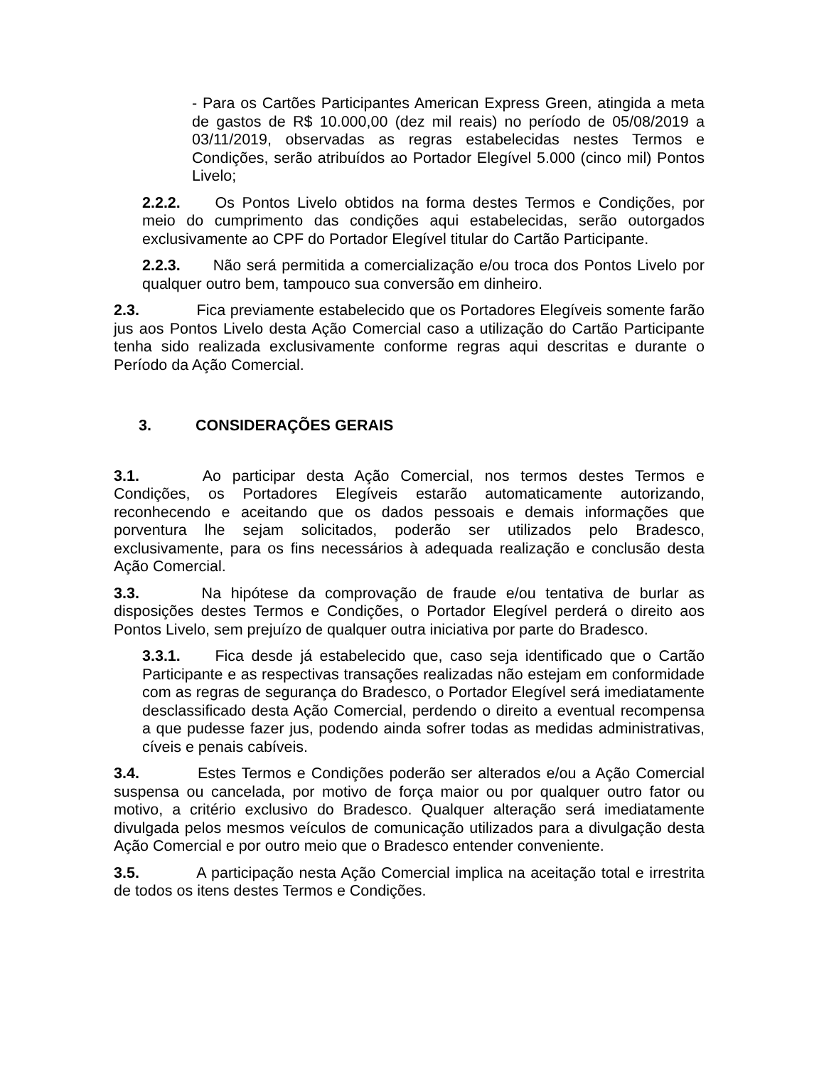- Para os Cartões Participantes American Express Green, atingida a meta de gastos de R$ 10.000,00 (dez mil reais) no período de 05/08/2019 a 03/11/2019, observadas as regras estabelecidas nestes Termos e Condições, serão atribuídos ao Portador Elegível 5.000 (cinco mil) Pontos Livelo;
2.2.2. Os Pontos Livelo obtidos na forma destes Termos e Condições, por meio do cumprimento das condições aqui estabelecidas, serão outorgados exclusivamente ao CPF do Portador Elegível titular do Cartão Participante.
2.2.3. Não será permitida a comercialização e/ou troca dos Pontos Livelo por qualquer outro bem, tampouco sua conversão em dinheiro.
2.3. Fica previamente estabelecido que os Portadores Elegíveis somente farão jus aos Pontos Livelo desta Ação Comercial caso a utilização do Cartão Participante tenha sido realizada exclusivamente conforme regras aqui descritas e durante o Período da Ação Comercial.
3. CONSIDERAÇÕES GERAIS
3.1. Ao participar desta Ação Comercial, nos termos destes Termos e Condições, os Portadores Elegíveis estarão automaticamente autorizando, reconhecendo e aceitando que os dados pessoais e demais informações que porventura lhe sejam solicitados, poderão ser utilizados pelo Bradesco, exclusivamente, para os fins necessários à adequada realização e conclusão desta Ação Comercial.
3.3. Na hipótese da comprovação de fraude e/ou tentativa de burlar as disposições destes Termos e Condições, o Portador Elegível perderá o direito aos Pontos Livelo, sem prejuízo de qualquer outra iniciativa por parte do Bradesco.
3.3.1. Fica desde já estabelecido que, caso seja identificado que o Cartão Participante e as respectivas transações realizadas não estejam em conformidade com as regras de segurança do Bradesco, o Portador Elegível será imediatamente desclassificado desta Ação Comercial, perdendo o direito a eventual recompensa a que pudesse fazer jus, podendo ainda sofrer todas as medidas administrativas, cíveis e penais cabíveis.
3.4. Estes Termos e Condições poderão ser alterados e/ou a Ação Comercial suspensa ou cancelada, por motivo de força maior ou por qualquer outro fator ou motivo, a critério exclusivo do Bradesco. Qualquer alteração será imediatamente divulgada pelos mesmos veículos de comunicação utilizados para a divulgação desta Ação Comercial e por outro meio que o Bradesco entender conveniente.
3.5. A participação nesta Ação Comercial implica na aceitação total e irrestrita de todos os itens destes Termos e Condições.